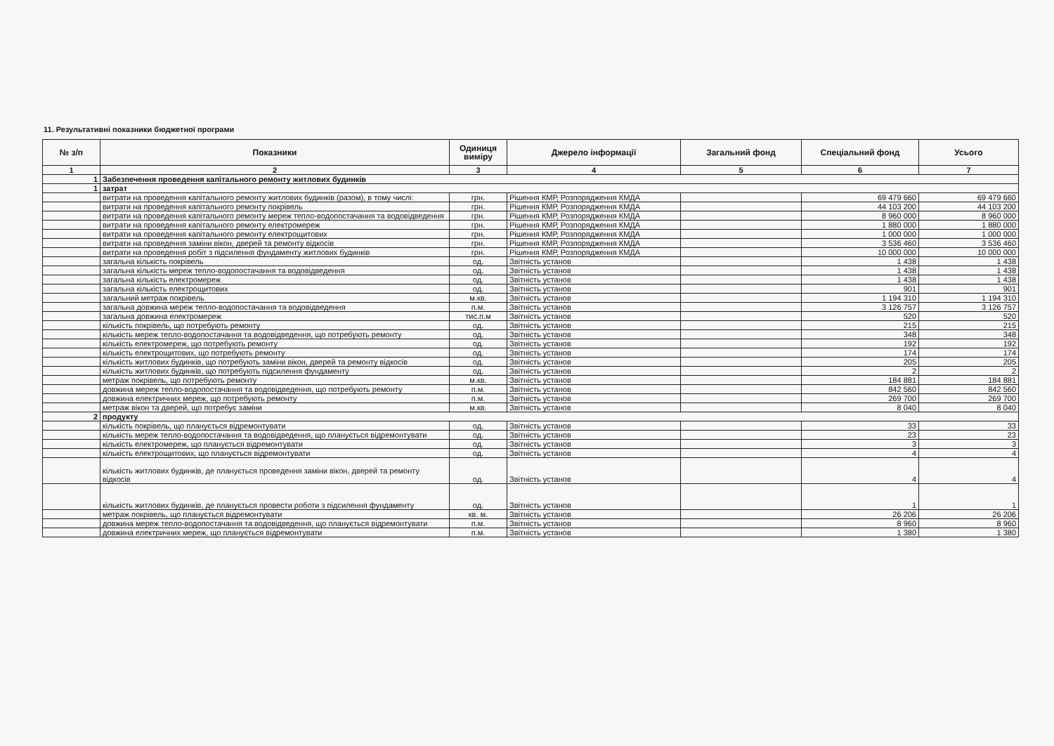11. Результативні показники бюджетної програми
| № з/п | Показники | Одиниця виміру | Джерело інформації | Загальний фонд | Спеціальний фонд | Усього |
| --- | --- | --- | --- | --- | --- | --- |
| 1 | 2 | 3 | 4 | 5 | 6 | 7 |
| 1 | Забезпечення проведення капітального ремонту житлових будинків | | | | | |
| 1 | затрат | | | | | |
| | витрати на проведення капітального ремонту житлових будинків (разом), в тому числі: | грн. | Рішення КМР, Розпорядження КМДА | | 69 479 660 | 69 479 660 |
| | витрати на проведення капітального ремонту покрівель | грн. | Рішення КМР, Розпорядження КМДА | | 44 103 200 | 44 103 200 |
| | витрати на проведення капітального ремонту мереж тепло-водопостачання та водовідведення | грн. | Рішення КМР, Розпорядження КМДА | | 8 960 000 | 8 960 000 |
| | витрати на проведення капітального ремонту електромереж | грн. | Рішення КМР, Розпорядження КМДА | | 1 880 000 | 1 880 000 |
| | витрати на проведення капітального ремонту електрощитових | грн. | Рішення КМР, Розпорядження КМДА | | 1 000 000 | 1 000 000 |
| | витрати на проведення заміни вікон, дверей та ремонту відкосів | грн. | Рішення КМР, Розпорядження КМДА | | 3 536 460 | 3 536 460 |
| | витрати на проведення робіт з підсилення фундаменту житлових будинків | грн. | Рішення КМР, Розпорядження КМДА | | 10 000 000 | 10 000 000 |
| | загальна кількість покрівель | од. | Звітність установ | | 1 438 | 1 438 |
| | загальна кількість мереж тепло-водопостачання та водовідведення | од. | Звітність установ | | 1 438 | 1 438 |
| | загальна кількість електромереж | од. | Звітність установ | | 1 438 | 1 438 |
| | загальна кількість електрощитових | од. | Звітність установ | | 901 | 901 |
| | загальний метраж покрівель | м.кв. | Звітність установ | | 1 194 310 | 1 194 310 |
| | загальна довжина мереж тепло-водопостачання та водовідведення | п.м. | Звітність установ | | 3 126 757 | 3 126 757 |
| | загальна довжина електромереж | тис.п.м | Звітність установ | | 520 | 520 |
| | кількість покрівель, що потребують ремонту | од. | Звітність установ | | 215 | 215 |
| | кількість мереж тепло-водопостачання та водовідведення, що потребують ремонту | од. | Звітність установ | | 348 | 348 |
| | кількість електромереж, що потребують ремонту | од. | Звітність установ | | 192 | 192 |
| | кількість електрощитових, що потребують ремонту | од. | Звітність установ | | 174 | 174 |
| | кількість житлових будинків, що потребують заміни вікон, дверей та ремонту відкосів | од. | Звітність установ | | 205 | 205 |
| | кількість житлових будинків, що потребують підсилення фундаменту | од. | Звітність установ | | 2 | 2 |
| | метраж покрівель, що потребують ремонту | м.кв. | Звітність установ | | 184 881 | 184 881 |
| | довжина мереж тепло-водопостачання та водовідведення, що потребують ремонту | п.м. | Звітність установ | | 842 560 | 842 560 |
| | довжина електричних мереж, що потребують ремонту | п.м. | Звітність установ | | 269 700 | 269 700 |
| | метраж вікон та дверей, що потребує заміни | м.кв. | Звітність установ | | 8 040 | 8 040 |
| 2 | продукту | | | | | |
| | кількість покрівель, що планується відремонтувати | од. | Звітність установ | | 33 | 33 |
| | кількість мереж тепло-водопостачання та водовідведення, що планується відремонтувати | од. | Звітність установ | | 23 | 23 |
| | кількість електромереж, що планується відремонтувати | од. | Звітність установ | | 3 | 3 |
| | кількість електрощитових, що планується відремонтувати | од. | Звітність установ | | 4 | 4 |
| | кількість житлових будинків, де планується проведення заміни вікон, дверей та ремонту відкосів | од. | Звітність установ | | 4 | 4 |
| | кількість житлових будинків, де планується провести роботи з підсилення фундаменту | од. | Звітність установ | | 1 | 1 |
| | метраж покрівель, що планується відремонтувати | кв. м. | Звітність установ | | 26 206 | 26 206 |
| | довжина мереж тепло-водопостачання та водовідведення, що планується відремонтувати | п.м. | Звітність установ | | 8 960 | 8 960 |
| | довжина електричних мереж, що планується відремонтувати | п.м. | Звітність установ | | 1 380 | 1 380 |